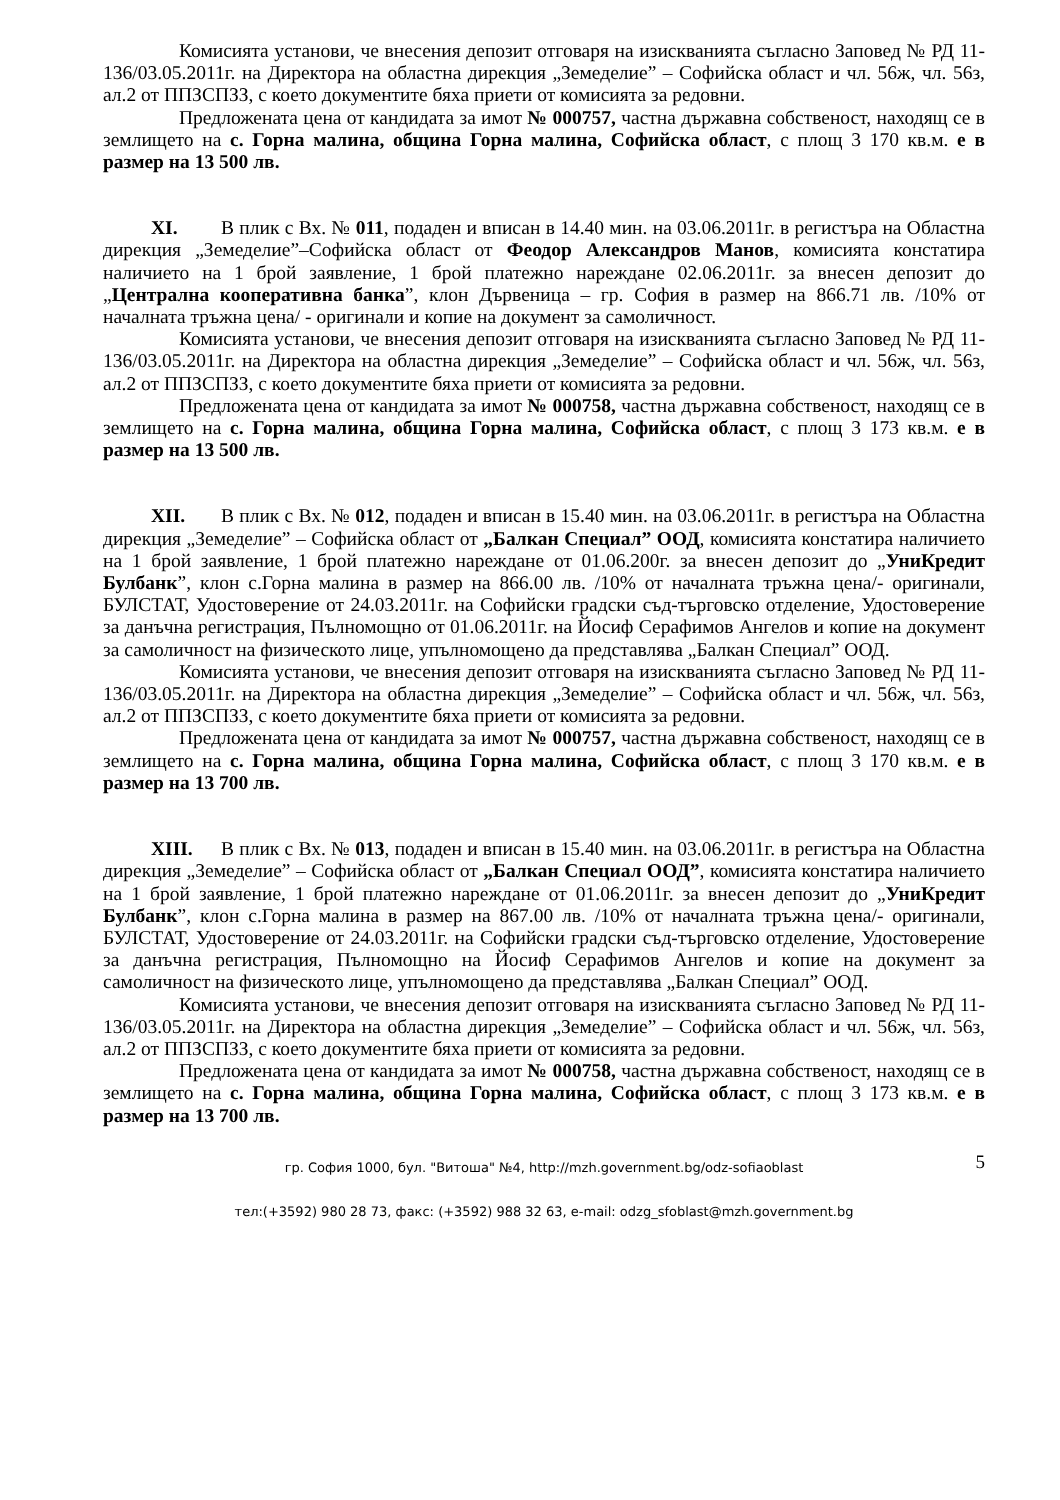Комисията установи, че внесения депозит отговаря на изискванията съгласно Заповед № РД 11-136/03.05.2011г. на Директора на областна дирекция „Земеделие” – Софийска област и чл. 56ж, чл. 56з, ал.2 от ППЗСПЗЗ, с което документите бяха приети от комисията за редовни.
Предложената цена от кандидата за имот № 000757, частна държавна собственост, находящ се в землището на с. Горна малина, община Горна малина, Софийска област, с площ 3 170 кв.м. е в размер на 13 500 лв.
XI. В плик с Вх. № 011, подаден и вписан в 14.40 мин. на 03.06.2011г. в регистъра на Областна дирекция „Земеделие”–Софийска област от Феодор Александров Манов, комисията констатира наличието на 1 брой заявление, 1 брой платежно нареждане 02.06.2011г. за внесен депозит до „Централна кооперативна банка”, клон Дървеница – гр. София в размер на 866.71 лв. /10% от началната тръжна цена/ - оригинали и копие на документ за самоличност.
Комисията установи, че внесения депозит отговаря на изискванията съгласно Заповед № РД 11-136/03.05.2011г. на Директора на областна дирекция „Земеделие” – Софийска област и чл. 56ж, чл. 56з, ал.2 от ППЗСПЗЗ, с което документите бяха приети от комисията за редовни.
Предложената цена от кандидата за имот № 000758, частна държавна собственост, находящ се в землището на с. Горна малина, община Горна малина, Софийска област, с площ 3 173 кв.м. е в размер на 13 500 лв.
XII. В плик с Вх. № 012, подаден и вписан в 15.40 мин. на 03.06.2011г. в регистъра на Областна дирекция „Земеделие” – Софийска област от „Балкан Специал” ООД, комисията констатира наличието на 1 брой заявление, 1 брой платежно нареждане от 01.06.200г. за внесен депозит до „УниКредит Булбанк”, клон с.Горна малина в размер на 866.00 лв. /10% от началната тръжна цена/- оригинали, БУЛСТАТ, Удостоверение от 24.03.2011г. на Софийски градски съд-търговско отделение, Удостоверение за данъчна регистрация, Пълномощно от 01.06.2011г. на Йосиф Серафимов Ангелов и копие на документ за самоличност на физическото лице, упълномощено да представлява „Балкан Специал” ООД.
Комисията установи, че внесения депозит отговаря на изискванията съгласно Заповед № РД 11-136/03.05.2011г. на Директора на областна дирекция „Земеделие” – Софийска област и чл. 56ж, чл. 56з, ал.2 от ППЗСПЗЗ, с което документите бяха приети от комисията за редовни.
Предложената цена от кандидата за имот № 000757, частна държавна собственост, находящ се в землището на с. Горна малина, община Горна малина, Софийска област, с площ 3 170 кв.м. е в размер на 13 700 лв.
XIII. В плик с Вх. № 013, подаден и вписан в 15.40 мин. на 03.06.2011г. в регистъра на Областна дирекция „Земеделие” – Софийска област от „Балкан Специал ООД”, комисията констатира наличието на 1 брой заявление, 1 брой платежно нареждане от 01.06.2011г. за внесен депозит до „УниКредит Булбанк”, клон с.Горна малина в размер на 867.00 лв. /10% от началната тръжна цена/- оригинали, БУЛСТАТ, Удостоверение от 24.03.2011г. на Софийски градски съд-търговско отделение, Удостоверение за данъчна регистрация, Пълномощно на Йосиф Серафимов Ангелов и копие на документ за самоличност на физическото лице, упълномощено да представлява „Балкан Специал” ООД.
Комисията установи, че внесения депозит отговаря на изискванията съгласно Заповед № РД 11-136/03.05.2011г. на Директора на областна дирекция „Земеделие” – Софийска област и чл. 56ж, чл. 56з, ал.2 от ППЗСПЗЗ, с което документите бяха приети от комисията за редовни.
Предложената цена от кандидата за имот № 000758, частна държавна собственост, находящ се в землището на с. Горна малина, община Горна малина, Софийска област, с площ 3 173 кв.м. е в размер на 13 700 лв.
5
гр. София 1000, бул. "Витоша" №4, http://mzh.government.bg/odz-sofiaoblast
тел:(+3592) 980 28 73, факс: (+3592) 988 32 63, e-mail: odzg_sfoblast@mzh.government.bg